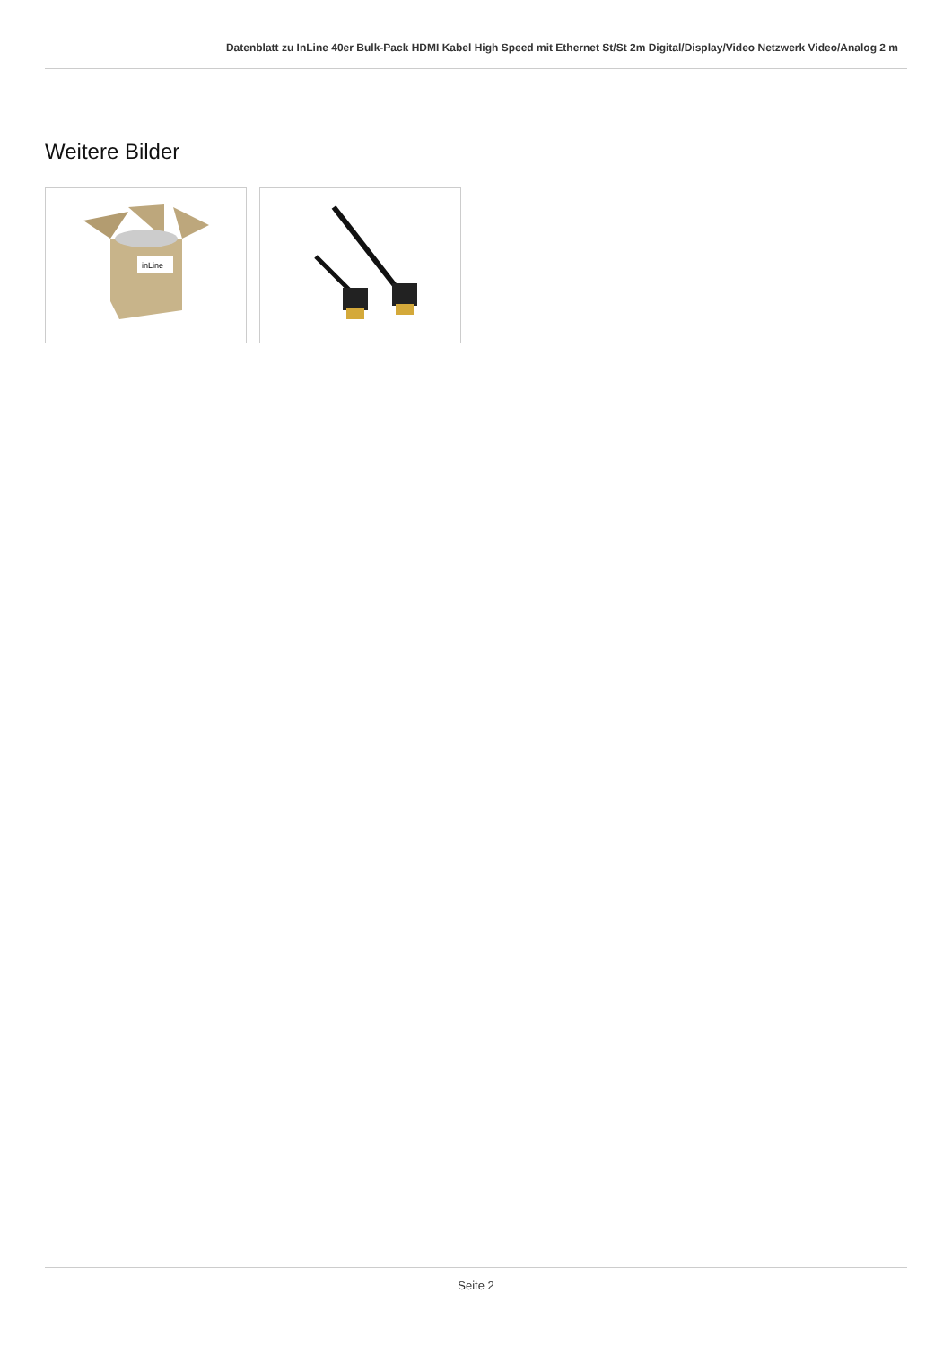Datenblatt zu InLine 40er Bulk-Pack HDMI Kabel High Speed mit Ethernet St/St 2m Digital/Display/Video Netzwerk Video/Analog 2 m
Weitere Bilder
inLine
Seite 2